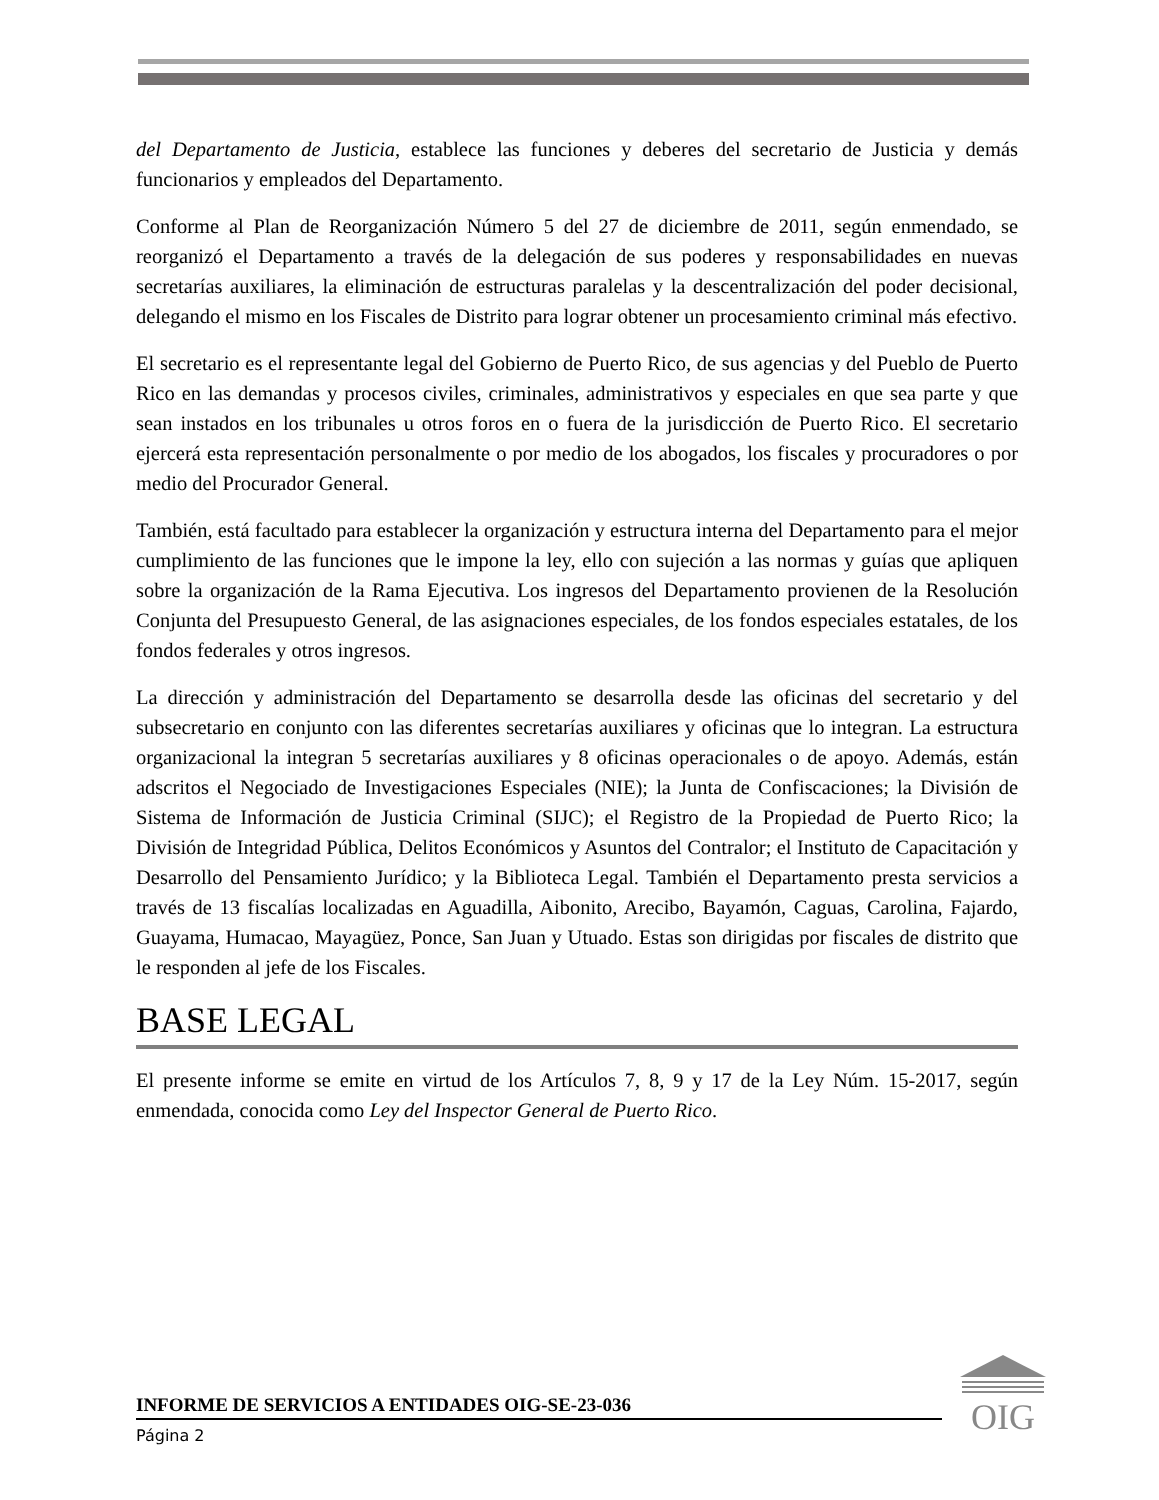del Departamento de Justicia, establece las funciones y deberes del secretario de Justicia y demás funcionarios y empleados del Departamento.
Conforme al Plan de Reorganización Número 5 del 27 de diciembre de 2011, según enmendado, se reorganizó el Departamento a través de la delegación de sus poderes y responsabilidades en nuevas secretarías auxiliares, la eliminación de estructuras paralelas y la descentralización del poder decisional, delegando el mismo en los Fiscales de Distrito para lograr obtener un procesamiento criminal más efectivo.
El secretario es el representante legal del Gobierno de Puerto Rico, de sus agencias y del Pueblo de Puerto Rico en las demandas y procesos civiles, criminales, administrativos y especiales en que sea parte y que sean instados en los tribunales u otros foros en o fuera de la jurisdicción de Puerto Rico. El secretario ejercerá esta representación personalmente o por medio de los abogados, los fiscales y procuradores o por medio del Procurador General.
También, está facultado para establecer la organización y estructura interna del Departamento para el mejor cumplimiento de las funciones que le impone la ley, ello con sujeción a las normas y guías que apliquen sobre la organización de la Rama Ejecutiva. Los ingresos del Departamento provienen de la Resolución Conjunta del Presupuesto General, de las asignaciones especiales, de los fondos especiales estatales, de los fondos federales y otros ingresos.
La dirección y administración del Departamento se desarrolla desde las oficinas del secretario y del subsecretario en conjunto con las diferentes secretarías auxiliares y oficinas que lo integran. La estructura organizacional la integran 5 secretarías auxiliares y 8 oficinas operacionales o de apoyo. Además, están adscritos el Negociado de Investigaciones Especiales (NIE); la Junta de Confiscaciones; la División de Sistema de Información de Justicia Criminal (SIJC); el Registro de la Propiedad de Puerto Rico; la División de Integridad Pública, Delitos Económicos y Asuntos del Contralor; el Instituto de Capacitación y Desarrollo del Pensamiento Jurídico; y la Biblioteca Legal. También el Departamento presta servicios a través de 13 fiscalías localizadas en Aguadilla, Aibonito, Arecibo, Bayamón, Caguas, Carolina, Fajardo, Guayama, Humacao, Mayagüez, Ponce, San Juan y Utuado. Estas son dirigidas por fiscales de distrito que le responden al jefe de los Fiscales.
BASE LEGAL
El presente informe se emite en virtud de los Artículos 7, 8, 9 y 17 de la Ley Núm. 15-2017, según enmendada, conocida como Ley del Inspector General de Puerto Rico.
INFORME DE SERVICIOS A ENTIDADES OIG-SE-23-036
Página 2
OIG